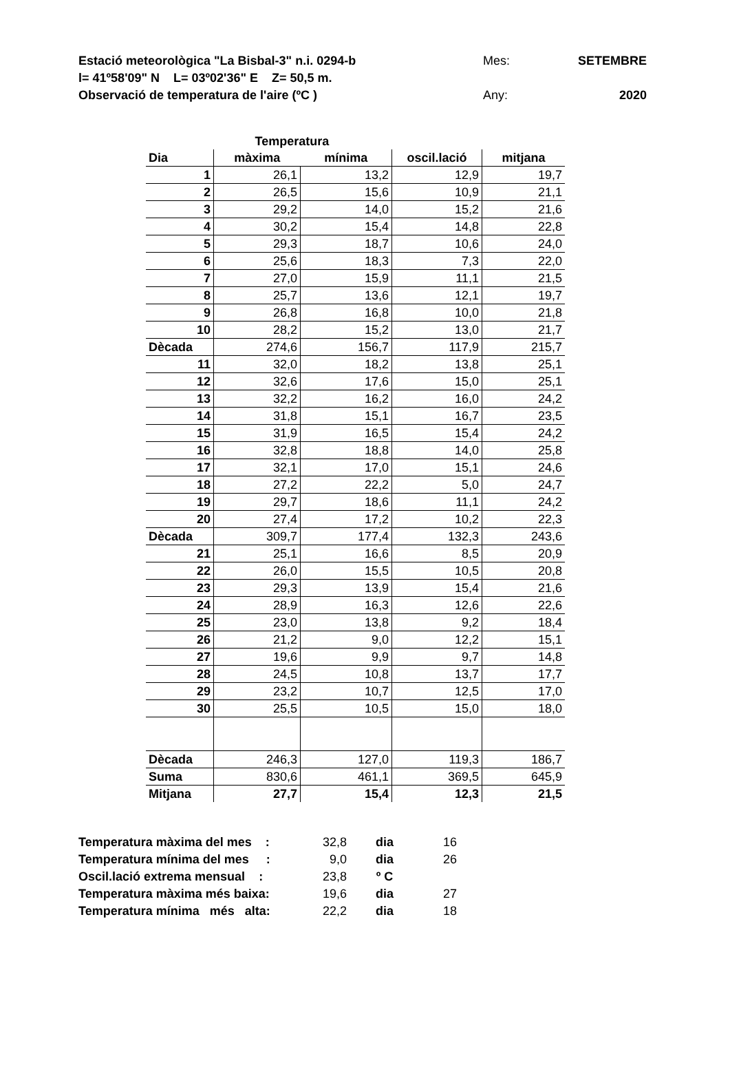Estació meteorològica "La Bisbal-3" n.i. 0294-b Mes: SETEMBRE
l= 41º58'09" N L= 03º02'36" E Z= 50,5 m.
Observació de temperatura de l'aire (ºC ) Any: 2020
| | Temperatura | | | |
| --- | --- | --- | --- | --- |
| Dia | màxima | mínima | oscil.lació | mitjana |
| 1 | 26,1 | 13,2 | 12,9 | 19,7 |
| 2 | 26,5 | 15,6 | 10,9 | 21,1 |
| 3 | 29,2 | 14,0 | 15,2 | 21,6 |
| 4 | 30,2 | 15,4 | 14,8 | 22,8 |
| 5 | 29,3 | 18,7 | 10,6 | 24,0 |
| 6 | 25,6 | 18,3 | 7,3 | 22,0 |
| 7 | 27,0 | 15,9 | 11,1 | 21,5 |
| 8 | 25,7 | 13,6 | 12,1 | 19,7 |
| 9 | 26,8 | 16,8 | 10,0 | 21,8 |
| 10 | 28,2 | 15,2 | 13,0 | 21,7 |
| Dècada | 274,6 | 156,7 | 117,9 | 215,7 |
| 11 | 32,0 | 18,2 | 13,8 | 25,1 |
| 12 | 32,6 | 17,6 | 15,0 | 25,1 |
| 13 | 32,2 | 16,2 | 16,0 | 24,2 |
| 14 | 31,8 | 15,1 | 16,7 | 23,5 |
| 15 | 31,9 | 16,5 | 15,4 | 24,2 |
| 16 | 32,8 | 18,8 | 14,0 | 25,8 |
| 17 | 32,1 | 17,0 | 15,1 | 24,6 |
| 18 | 27,2 | 22,2 | 5,0 | 24,7 |
| 19 | 29,7 | 18,6 | 11,1 | 24,2 |
| 20 | 27,4 | 17,2 | 10,2 | 22,3 |
| Dècada | 309,7 | 177,4 | 132,3 | 243,6 |
| 21 | 25,1 | 16,6 | 8,5 | 20,9 |
| 22 | 26,0 | 15,5 | 10,5 | 20,8 |
| 23 | 29,3 | 13,9 | 15,4 | 21,6 |
| 24 | 28,9 | 16,3 | 12,6 | 22,6 |
| 25 | 23,0 | 13,8 | 9,2 | 18,4 |
| 26 | 21,2 | 9,0 | 12,2 | 15,1 |
| 27 | 19,6 | 9,9 | 9,7 | 14,8 |
| 28 | 24,5 | 10,8 | 13,7 | 17,7 |
| 29 | 23,2 | 10,7 | 12,5 | 17,0 |
| 30 | 25,5 | 10,5 | 15,0 | 18,0 |
| Dècada | 246,3 | 127,0 | 119,3 | 186,7 |
| Suma | 830,6 | 461,1 | 369,5 | 645,9 |
| Mitjana | 27,7 | 15,4 | 12,3 | 21,5 |
| Temperatura màxima del mes : | 32,8 | dia | 16 |
| Temperatura mínima del mes : | 9,0 | dia | 26 |
| Oscil.lació extrema mensual : | 23,8 | º C | |
| Temperatura màxima més baixa: | 19,6 | dia | 27 |
| Temperatura mínima més alta: | 22,2 | dia | 18 |